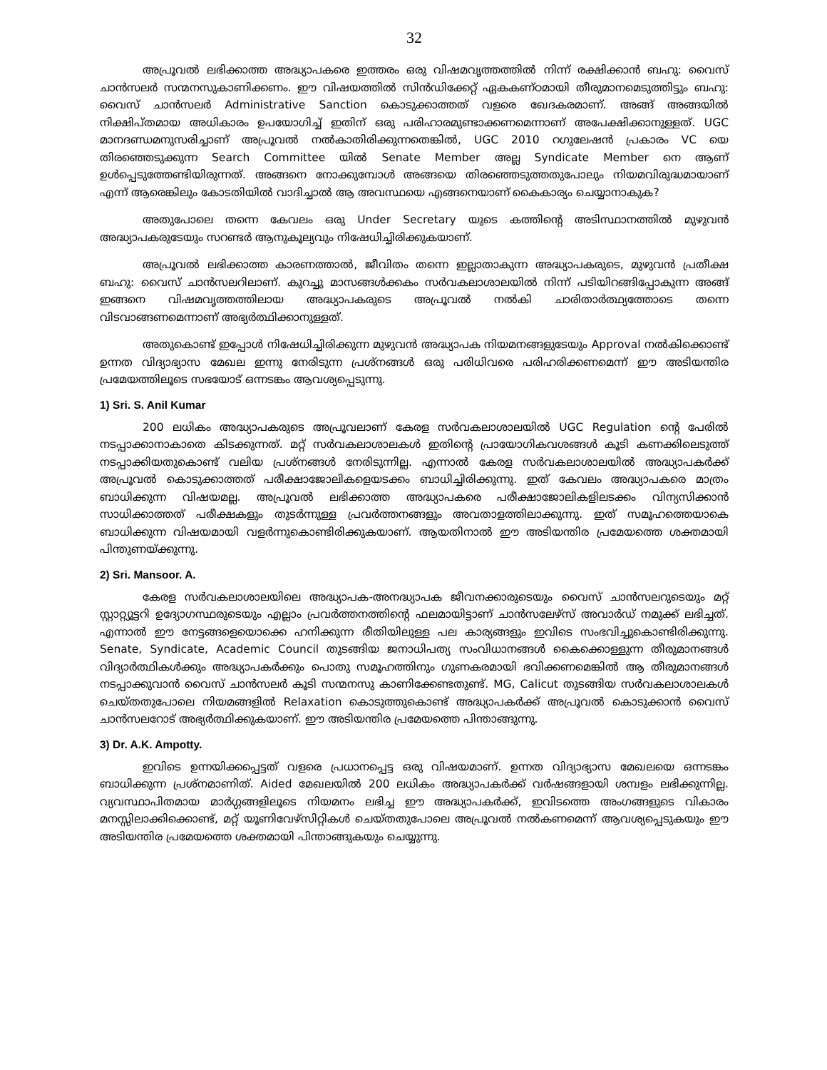32
അപ്രൂവൽ ലഭിക്കാത്ത അദ്ധ്യാപകരെ ഇത്തരം ഒരു വിഷമവൃത്തത്തിൽ നിന്ന് രക്ഷിക്കാൻ ബഹു: വൈസ് ചാൻസലർ സന്മനസുകാണിക്കണം. ഈ വിഷയത്തിൽ സിൻഡിക്കേറ്റ് ഏകകണ്ഠമായി തീരുമാനമെടുത്തിട്ടും ബഹു: വൈസ് ചാൻസലർ Administrative Sanction കൊടുക്കാത്തത് വളരെ ഖേദകരമാണ്. അങ്ങ് അങ്ങയിൽ നിക്ഷിപ്തമായ അധികാരം ഉപയോഗിച്ച് ഇതിന് ഒരു പരിഹാരമുണ്ടാക്കണമെന്നാണ് അപേക്ഷിക്കാനുള്ളത്. UGC മാനദണ്ഡമനുസരിച്ചാണ് അപ്രൂവൽ നൽകാതിരിക്കുന്നതെങ്കിൽ, UGC 2010 റഗുലേഷൻ പ്രകാരം VC യെ തിരഞ്ഞെടുക്കുന്ന Search Committee യിൽ Senate Member അല്ല Syndicate Member നെ ആണ് ഉൾപ്പെടുത്തേണ്ടിയിരുന്നത്. അങ്ങനെ നോക്കുമ്പോൾ അങ്ങയെ തിരഞ്ഞെടുത്തതുപോലും നിയമവിരുദ്ധമായാണ് എന്ന് ആരെങ്കിലും കോടതിയിൽ വാദിച്ചാൽ ആ അവസ്ഥയെ എങ്ങനെയാണ് കൈകാര്യം ചെയ്യാനാകുക?
അതുപോലെ തന്നെ കേവലം ഒരു Under Secretary യുടെ കത്തിന്റെ അടിസ്ഥാനത്തിൽ മുഴുവൻ അദ്ധ്യാപകരുടേയും സറണ്ടർ ആനുകൂല്യവും നിഷേധിച്ചിരിക്കുകയാണ്.
അപ്രൂവൽ ലഭിക്കാത്ത കാരണത്താൽ, ജീവിതം തന്നെ ഇല്ലാതാകുന്ന അദ്ധ്യാപകരുടെ, മുഴുവൻ പ്രതീക്ഷ ബഹു: വൈസ് ചാൻസലറിലാണ്. കുറച്ചു മാസങ്ങൾക്കകം സർവകലാശാലയിൽ നിന്ന് പടിയിറങ്ങിപ്പോകുന്ന അങ്ങ് ഇങ്ങനെ വിഷമവൃത്തത്തിലായ അദ്ധ്യാപകരുടെ അപ്രൂവൽ നൽകി ചാരിതാർത്ഥ്യത്തോടെ തന്നെ വിടവാങ്ങണമെന്നാണ് അഭ്യർത്ഥിക്കാനുള്ളത്.
അതുകൊണ്ട് ഇപ്പോൾ നിഷേധിച്ചിരിക്കുന്ന മുഴുവൻ അദ്ധ്യാപക നിയമനങ്ങളുടേയും Approval നൽകിക്കൊണ്ട് ഉന്നത വിദ്യാഭ്യാസ മേഖല ഇന്നു നേരിടുന്ന പ്രശ്നങ്ങൾ ഒരു പരിധിവരെ പരിഹരിക്കണമെന്ന് ഈ അടിയന്തിര പ്രമേയത്തിലൂടെ സഭയോട് ഒന്നടങ്കം ആവശ്യപ്പെടുന്നു.
1) Sri. S. Anil Kumar
200 ലധികം അദ്ധ്യാപകരുടെ അപ്രൂവലാണ് കേരള സർവകലാശാലയിൽ UGC Regulation ന്റെ പേരിൽ നടപ്പാക്കാനാകാതെ കിടക്കുന്നത്. മറ്റ് സർവകലാശാലകൾ ഇതിന്റെ പ്രായോഗികവശങ്ങൾ കൂടി കണക്കിലെടുത്ത് നടപ്പാക്കിയതുകൊണ്ട് വലിയ പ്രശ്നങ്ങൾ നേരിടുന്നില്ല. എന്നാൽ കേരള സർവകലാശാലയിൽ അദ്ധ്യാപകർക്ക് അപ്രൂവൽ കൊടുക്കാത്തത് പരീക്ഷാജോലികളെയടക്കം ബാധിച്ചിരിക്കുന്നു. ഇത് കേവലം അദ്ധ്യാപകരെ മാത്രം ബാധിക്കുന്ന വിഷയമല്ല. അപ്രൂവൽ ലഭിക്കാത്ത അദ്ധ്യാപകരെ പരീക്ഷാജോലികളിലടക്കം വിന്യസിക്കാൻ സാധിക്കാത്തത് പരീക്ഷകളും തുടർന്നുള്ള പ്രവർത്തനങ്ങളും അവതാളത്തിലാക്കുന്നു. ഇത് സമൂഹത്തെയാകെ ബാധിക്കുന്ന വിഷയമായി വളർന്നുകൊണ്ടിരിക്കുകയാണ്. ആയതിനാൽ ഈ അടിയന്തിര പ്രമേയത്തെ ശക്തമായി പിന്തുണയ്ക്കുന്നു.
2) Sri. Mansoor. A.
കേരള സർവകലാശാലയിലെ അദ്ധ്യാപക-അനദ്ധ്യാപക ജീവനക്കാരുടെയും വൈസ് ചാൻസലറുടെയും മറ്റ് സ്റ്റാറ്റ്യൂട്ടറി ഉദ്യോഗസ്ഥരുടെയും എല്ലാം പ്രവർത്തനത്തിന്റെ ഫലമായിട്ടാണ് ചാൻസലേഴ്സ് അവാർഡ് നമുക്ക് ലഭിച്ചത്. എന്നാൽ ഈ നേട്ടങ്ങളെയൊക്കെ ഹനിക്കുന്ന രീതിയിലുള്ള പല കാര്യങ്ങളും ഇവിടെ സംഭവിച്ചുകൊണ്ടിരിക്കുന്നു. Senate, Syndicate, Academic Council തുടങ്ങിയ ജനാധിപത്യ സംവിധാനങ്ങൾ കൈക്കൊള്ളുന്ന തീരുമാനങ്ങൾ വിദ്യാർത്ഥികൾക്കും അദ്ധ്യാപകർക്കും പൊതു സമൂഹത്തിനും ഗുണകരമായി ഭവിക്കണമെങ്കിൽ ആ തീരുമാനങ്ങൾ നടപ്പാക്കുവാൻ വൈസ് ചാൻസലർ കൂടി സന്മനസു കാണിക്കേണ്ടതുണ്ട്. MG, Calicut തുടങ്ങിയ സർവകലാശാലകൾ ചെയ്തതുപോലെ നിയമങ്ങളിൽ Relaxation കൊടുത്തുകൊണ്ട് അദ്ധ്യാപകർക്ക് അപ്രൂവൽ കൊടുക്കാൻ വൈസ് ചാൻസലറോട് അഭ്യർത്ഥിക്കുകയാണ്. ഈ അടിയന്തിര പ്രമേയത്തെ പിന്താങ്ങുന്നു.
3) Dr. A.K. Ampotty.
ഇവിടെ ഉന്നയിക്കപ്പെട്ടത് വളരെ പ്രധാനപ്പെട്ട ഒരു വിഷയമാണ്. ഉന്നത വിദ്യാഭ്യാസ മേഖലയെ ഒന്നടങ്കം ബാധിക്കുന്ന പ്രശ്നമാണിത്. Aided മേഖലയിൽ 200 ലധികം അദ്ധ്യാപകർക്ക് വർഷങ്ങളായി ശമ്പളം ലഭിക്കുന്നില്ല. വ്യവസ്ഥാപിതമായ മാർഗ്ഗങ്ങളിലൂടെ നിയമനം ലഭിച്ച ഈ അദ്ധ്യാപകർക്ക്, ഇവിടത്തെ അംഗങ്ങളുടെ വികാരം മനസ്സിലാക്കിക്കൊണ്ട്, മറ്റ് യൂണിവേഴ്സിറ്റികൾ ചെയ്തതുപോലെ അപ്രൂവൽ നൽകണമെന്ന് ആവശ്യപ്പെടുകയും ഈ അടിയന്തിര പ്രമേയത്തെ ശക്തമായി പിന്താങ്ങുകയും ചെയ്യുന്നു.